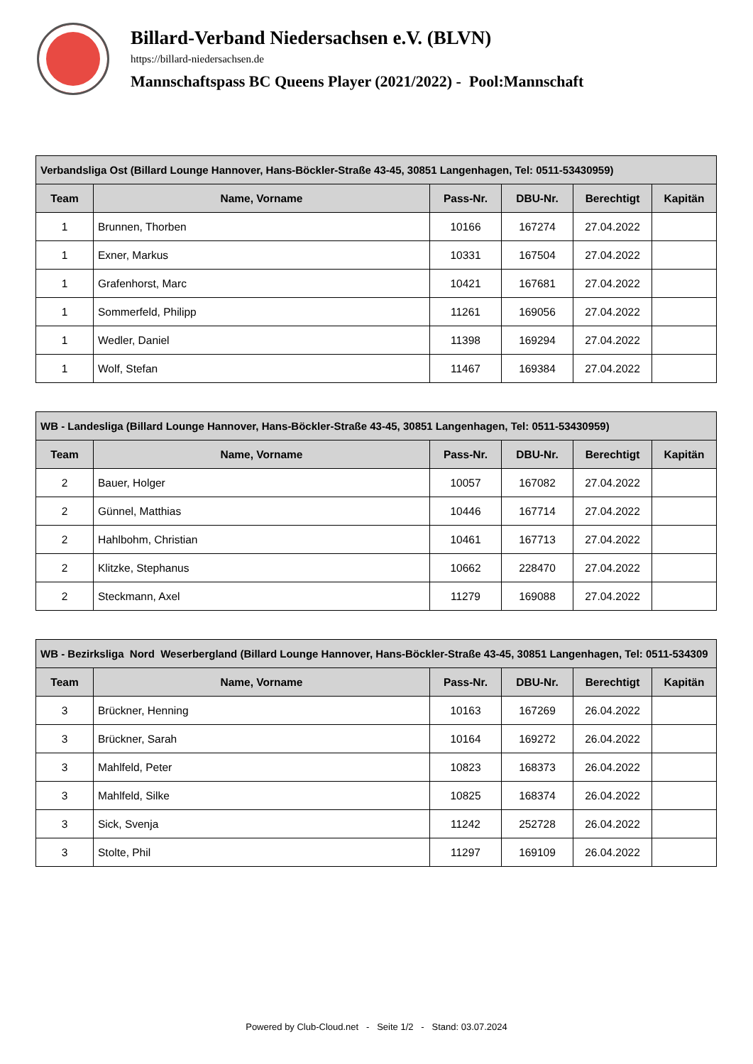Billard-Verband Niedersachsen e.V. (BLVN)
https://billard-niedersachsen.de
Mannschaftspass BC Queens Player (2021/2022) - Pool:Mannschaft
| Verbandsliga Ost (Billard Lounge Hannover, Hans-Böckler-Straße 43-45, 30851 Langenhagen, Tel: 0511-53430959) | | | | | |
| --- | --- | --- | --- | --- | --- |
| Team | Name, Vorname | Pass-Nr. | DBU-Nr. | Berechtigt | Kapitän |
| 1 | Brunnen, Thorben | 10166 | 167274 | 27.04.2022 | |
| 1 | Exner, Markus | 10331 | 167504 | 27.04.2022 | |
| 1 | Grafenhorst, Marc | 10421 | 167681 | 27.04.2022 | |
| 1 | Sommerfeld, Philipp | 11261 | 169056 | 27.04.2022 | |
| 1 | Wedler, Daniel | 11398 | 169294 | 27.04.2022 | |
| 1 | Wolf, Stefan | 11467 | 169384 | 27.04.2022 | |
| WB - Landesliga (Billard Lounge Hannover, Hans-Böckler-Straße 43-45, 30851 Langenhagen, Tel: 0511-53430959) | | | | | |
| --- | --- | --- | --- | --- | --- |
| Team | Name, Vorname | Pass-Nr. | DBU-Nr. | Berechtigt | Kapitän |
| 2 | Bauer, Holger | 10057 | 167082 | 27.04.2022 | |
| 2 | Günnel, Matthias | 10446 | 167714 | 27.04.2022 | |
| 2 | Hahlbohm, Christian | 10461 | 167713 | 27.04.2022 | |
| 2 | Klitzke, Stephanus | 10662 | 228470 | 27.04.2022 | |
| 2 | Steckmann, Axel | 11279 | 169088 | 27.04.2022 | |
| WB - Bezirksliga Nord Weserbergland (Billard Lounge Hannover, Hans-Böckler-Straße 43-45, 30851 Langenhagen, Tel: 0511-534309 | | | | | |
| --- | --- | --- | --- | --- | --- |
| Team | Name, Vorname | Pass-Nr. | DBU-Nr. | Berechtigt | Kapitän |
| 3 | Brückner, Henning | 10163 | 167269 | 26.04.2022 | |
| 3 | Brückner, Sarah | 10164 | 169272 | 26.04.2022 | |
| 3 | Mahlfeld, Peter | 10823 | 168373 | 26.04.2022 | |
| 3 | Mahlfeld, Silke | 10825 | 168374 | 26.04.2022 | |
| 3 | Sick, Svenja | 11242 | 252728 | 26.04.2022 | |
| 3 | Stolte, Phil | 11297 | 169109 | 26.04.2022 | |
Powered by Club-Cloud.net - Seite 1/2 - Stand: 03.07.2024